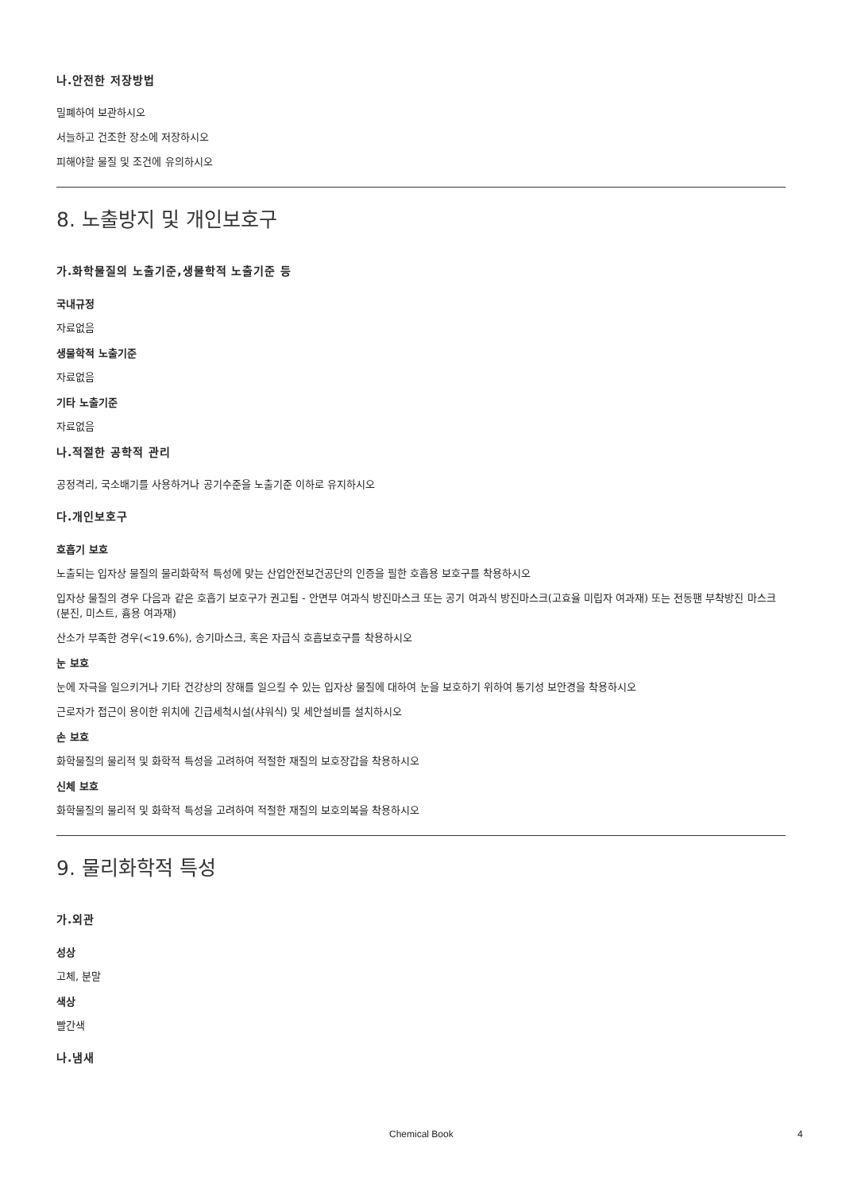나.안전한 저장방법
밀폐하여 보관하시오
서늘하고 건조한 장소에 저장하시오
피해야할 물질 및 조건에 유의하시오
8. 노출방지 및 개인보호구
가.화학물질의 노출기준,생물학적 노출기준 등
국내규정
자료없음
생물학적 노출기준
자료없음
기타 노출기준
자료없음
나.적절한 공학적 관리
공정격리, 국소배기를 사용하거나 공기수준을 노출기준 이하로 유지하시오
다.개인보호구
호흡기 보호
노출되는 입자상 물질의 물리화학적 특성에 맞는 산업안전보건공단의 인증을 필한 호흡용 보호구를 착용하시오
입자상 물질의 경우 다음과 같은 호흡기 보호구가 권고됨 - 안면부 여과식 방진마스크 또는 공기 여과식 방진마스크(고효율 미립자 여과재) 또는 전동팬 부착방진 마스크(분진, 미스트, 흄용 여과재)
산소가 부족한 경우(<19.6%), 송기마스크, 혹은 자급식 호흡보호구를 착용하시오
눈 보호
눈에 자극을 일으키거나 기타 건강상의 장해를 일으킬 수 있는 입자상 물질에 대하여 눈을 보호하기 위하여 통기성 보안경을 착용하시오
근로자가 접근이 용이한 위치에 긴급세척시설(샤워식) 및 세안설비를 설치하시오
손 보호
화학물질의 물리적 및 화학적 특성을 고려하여 적절한 재질의 보호장갑을 착용하시오
신체 보호
화학물질의 물리적 및 화학적 특성을 고려하여 적절한 재질의 보호의복을 착용하시오
9. 물리화학적 특성
가.외관
성상
고체, 분말
색상
빨간색
나.냄새
Chemical Book 4